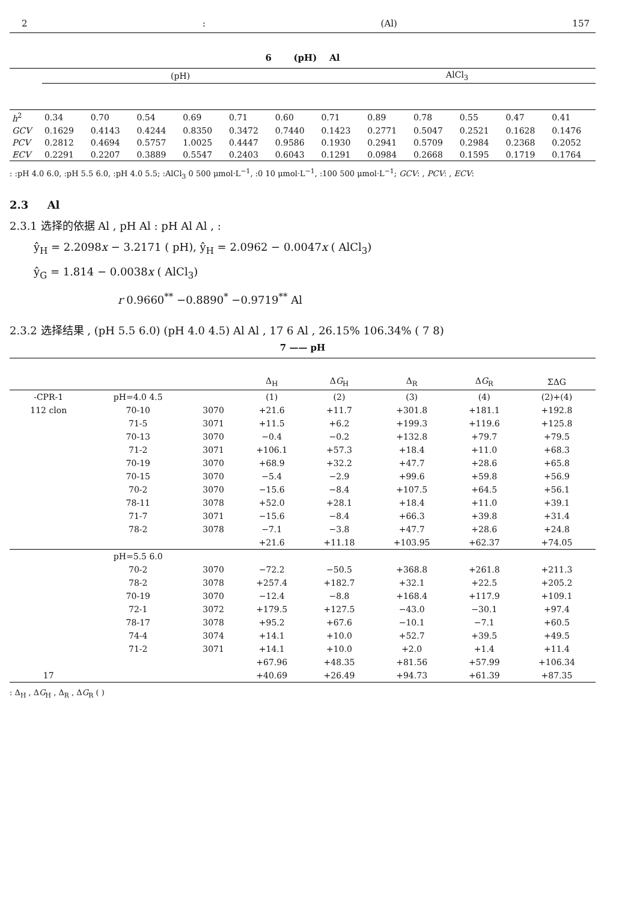2: (Al) 157
6 (pH) Al
| | (pH) | | | | | | AlCl<sub>3</sub> | | | | | |
| --- | --- | --- | --- | --- | --- | --- | --- | --- | --- | --- | --- | --- |
| h<sup>2</sup> | 0.34 | 0.70 | 0.54 | 0.69 | 0.71 | 0.60 | 0.71 | 0.89 | 0.78 | 0.55 | 0.47 | 0.41 |
| GCV | 0.1629 | 0.4143 | 0.4244 | 0.8350 | 0.3472 | 0.7440 | 0.1423 | 0.2771 | 0.5047 | 0.2521 | 0.1628 | 0.1476 |
| PCV | 0.2812 | 0.4694 | 0.5757 | 1.0025 | 0.4447 | 0.9586 | 0.1930 | 0.2941 | 0.5709 | 0.2984 | 0.2368 | 0.2052 |
| ECV | 0.2291 | 0.2207 | 0.3889 | 0.5547 | 0.2403 | 0.6043 | 0.1291 | 0.0984 | 0.2668 | 0.1595 | 0.1719 | 0.1764 |
: :pH 4.0 6.0, :pH 5.5 6.0, :pH 4.0 5.5; :AlCl<sub>3</sub> 0 500 μmol·L<sup>−1</sup>, :0 10 μmol·L<sup>−1</sup>, :100 500 μmol·L<sup>−1</sup>; GCV: , PCV: , ECV:
2.3 Al
2.3.1 选择的依据 Al , pH Al : pH Al Al , :
ŷ<sub>H</sub> = 2.2098x − 3.2171 ( pH), ŷ<sub>H</sub> = 2.0962 − 0.0047x ( AlCl<sub>3</sub>)
ŷ<sub>G</sub> = 1.814 − 0.0038x ( AlCl<sub>3</sub>)
r 0.9660<sup>**</sup> −0.8890<sup>*</sup> −0.9719<sup>**</sup> Al
2.3.2 选择结果 , (pH 5.5 6.0) (pH 4.0 4.5) Al Al , 17 6 Al , 26.15% 106.34% ( 7 8)
7 —— pH
| | | | Δ<sub>H</sub> | Δ G<sub>H</sub> | Δ<sub>R</sub> | Δ G<sub>R</sub> | ΣΔG |
| -CPR-1 | pH=4.0 4.5 | | (1) | (2) | (3) | (4) | (2)+(4) |
| 112 clon | 70-10 | 3070 | +21.6 | +11.7 | +301.8 | +181.1 | +192.8 |
| | 71-5 | 3071 | +11.5 | +6.2 | +199.3 | +119.6 | +125.8 |
| | 70-13 | 3070 | −0.4 | −0.2 | +132.8 | +79.7 | +79.5 |
| | 71-2 | 3071 | +106.1 | +57.3 | +18.4 | +11.0 | +68.3 |
| | 70-19 | 3070 | +68.9 | +32.2 | +47.7 | +28.6 | +65.8 |
| | 70-15 | 3070 | −5.4 | −2.9 | +99.6 | +59.8 | +56.9 |
| | 70-2 | 3070 | −15.6 | −8.4 | +107.5 | +64.5 | +56.1 |
| | 78-11 | 3078 | +52.0 | +28.1 | +18.4 | +11.0 | +39.1 |
| | 71-7 | 3071 | −15.6 | −8.4 | +66.3 | +39.8 | +31.4 |
| | 78-2 | 3078 | −7.1 | −3.8 | +47.7 | +28.6 | +24.8 |
| | | | +21.6 | +11.18 | +103.95 | +62.37 | +74.05 |
| | pH=5.5 6.0 | | | | | | |
| | 70-2 | 3070 | −72.2 | −50.5 | +368.8 | +261.8 | +211.3 |
| | 78-2 | 3078 | +257.4 | +182.7 | +32.1 | +22.5 | +205.2 |
| | 70-19 | 3070 | −12.4 | −8.8 | +168.4 | +117.9 | +109.1 |
| | 72-1 | 3072 | +179.5 | +127.5 | −43.0 | −30.1 | +97.4 |
| | 78-17 | 3078 | +95.2 | +67.6 | −10.1 | −7.1 | +60.5 |
| | 74-4 | 3074 | +14.1 | +10.0 | +52.7 | +39.5 | +49.5 |
| | 71-2 | 3071 | +14.1 | +10.0 | +2.0 | +1.4 | +11.4 |
| | | | +67.96 | +48.35 | +81.56 | +57.99 | +106.34 |
| 17 | | | +40.69 | +26.49 | +94.73 | +61.39 | +87.35 |
: Δ<sub>H</sub> , ΔG<sub>H</sub> , Δ<sub>R</sub> , ΔG<sub>R</sub> ( )